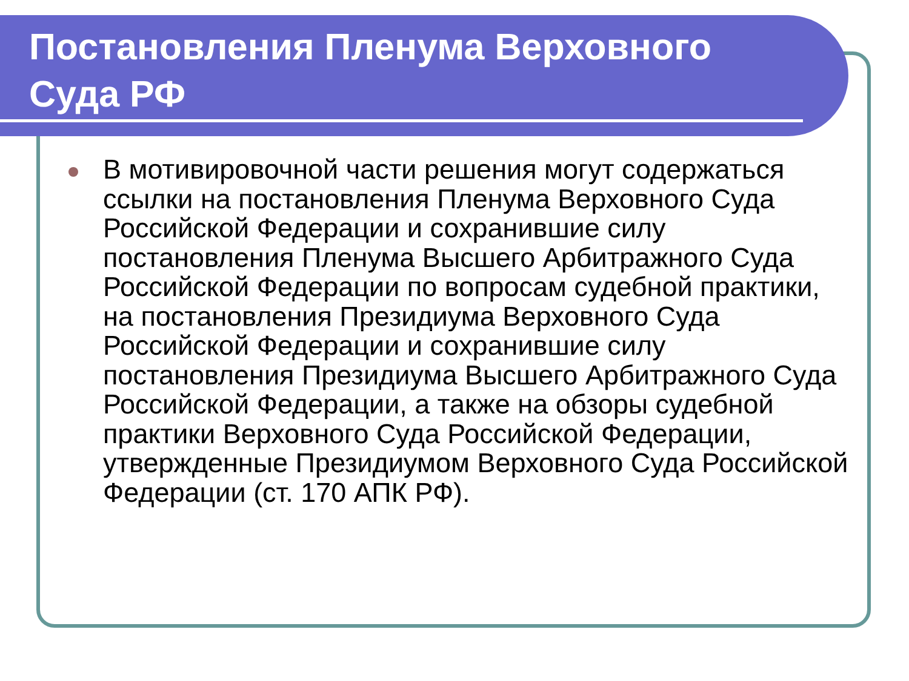Постановления Пленума Верховного
Суда РФ
В мотивировочной части решения могут содержаться ссылки на постановления Пленума Верховного Суда Российской Федерации и сохранившие силу постановления Пленума Высшего Арбитражного Суда Российской Федерации по вопросам судебной практики, на постановления Президиума Верховного Суда Российской Федерации и сохранившие силу постановления Президиума Высшего Арбитражного Суда Российской Федерации, а также на обзоры судебной практики Верховного Суда Российской Федерации, утвержденные Президиумом Верховного Суда Российской Федерации (ст. 170 АПК РФ).